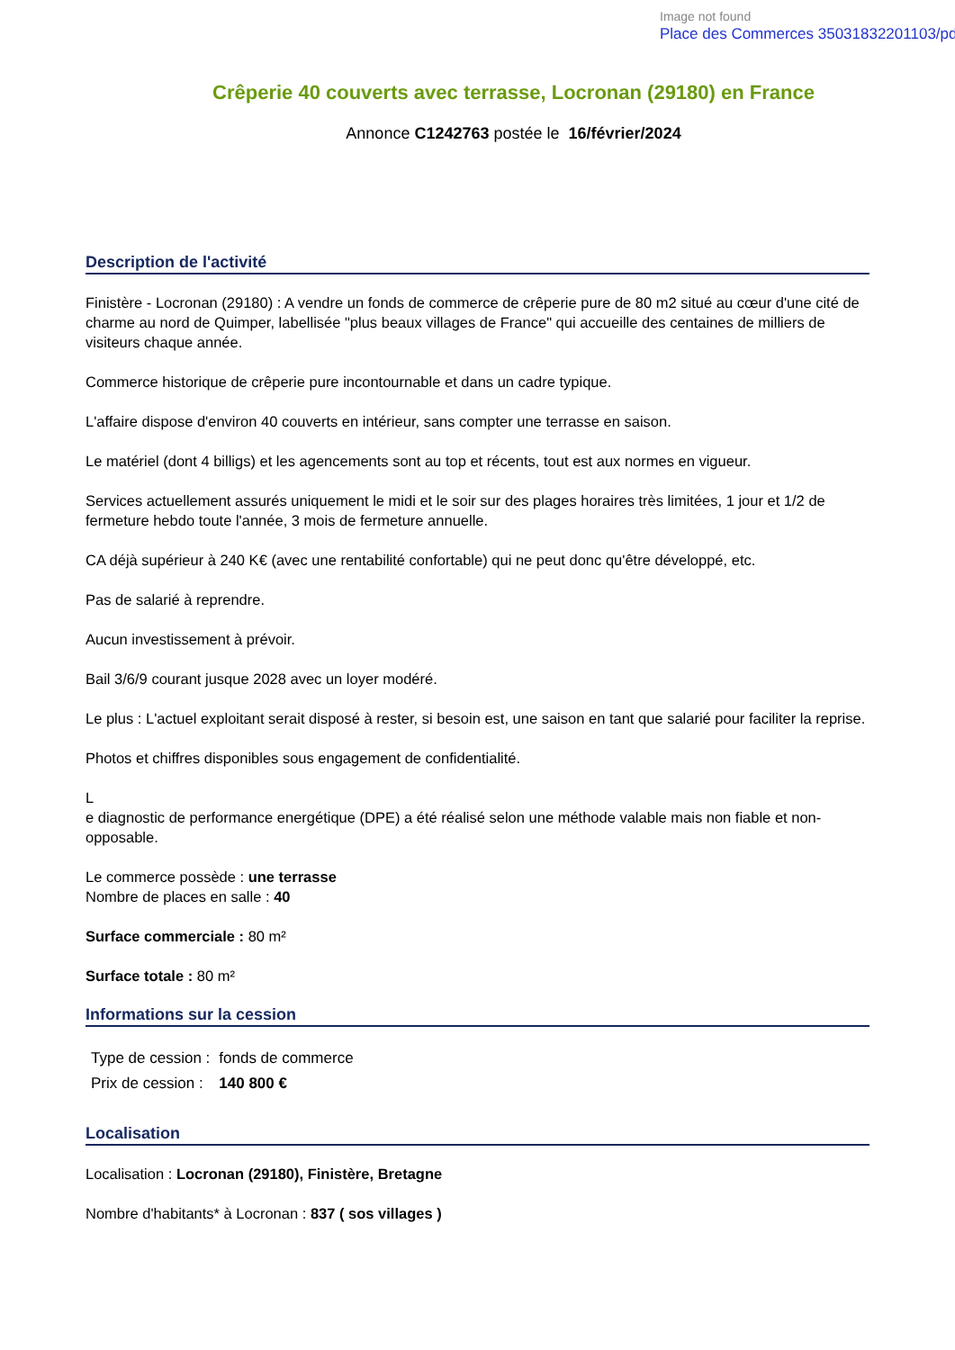Image not found
Place des Commerces 35031832201103/pd
Crêperie 40 couverts avec terrasse, Locronan (29180) en France
Annonce C1242763 postée le 16/février/2024
Description de l'activité
Finistère - Locronan (29180) : A vendre un fonds de commerce de crêperie pure de 80 m2 situé au cœur d'une cité de charme au nord de Quimper, labellisée "plus beaux villages de France" qui accueille des centaines de milliers de visiteurs chaque année.
Commerce historique de crêperie pure incontournable et dans un cadre typique.
L'affaire dispose d'environ 40 couverts en intérieur, sans compter une terrasse en saison.
Le matériel (dont 4 billigs) et les agencements sont au top et récents, tout est aux normes en vigueur.
Services actuellement assurés uniquement le midi et le soir sur des plages horaires très limitées, 1 jour et 1/2 de fermeture hebdo toute l'année, 3 mois de fermeture annuelle.
CA déjà supérieur à 240 K€ (avec une rentabilité confortable) qui ne peut donc qu'être développé, etc.
Pas de salarié à reprendre.
Aucun investissement à prévoir.
Bail 3/6/9 courant jusque 2028 avec un loyer modéré.
Le plus : L'actuel exploitant serait disposé à rester, si besoin est, une saison en tant que salarié pour faciliter la reprise.
Photos et chiffres disponibles sous engagement de confidentialité.
L
e diagnostic de performance energétique (DPE) a été réalisé selon une méthode valable mais non fiable et non-opposable.
Le commerce possède : une terrasse
Nombre de places en salle : 40
Surface commerciale : 80 m²
Surface totale : 80 m²
Informations sur la cession
| Type de cession : | fonds de commerce |
| Prix de cession : | 140 800 € |
Localisation
Localisation : Locronan (29180), Finistère, Bretagne
Nombre d'habitants* à Locronan : 837 ( sos villages )